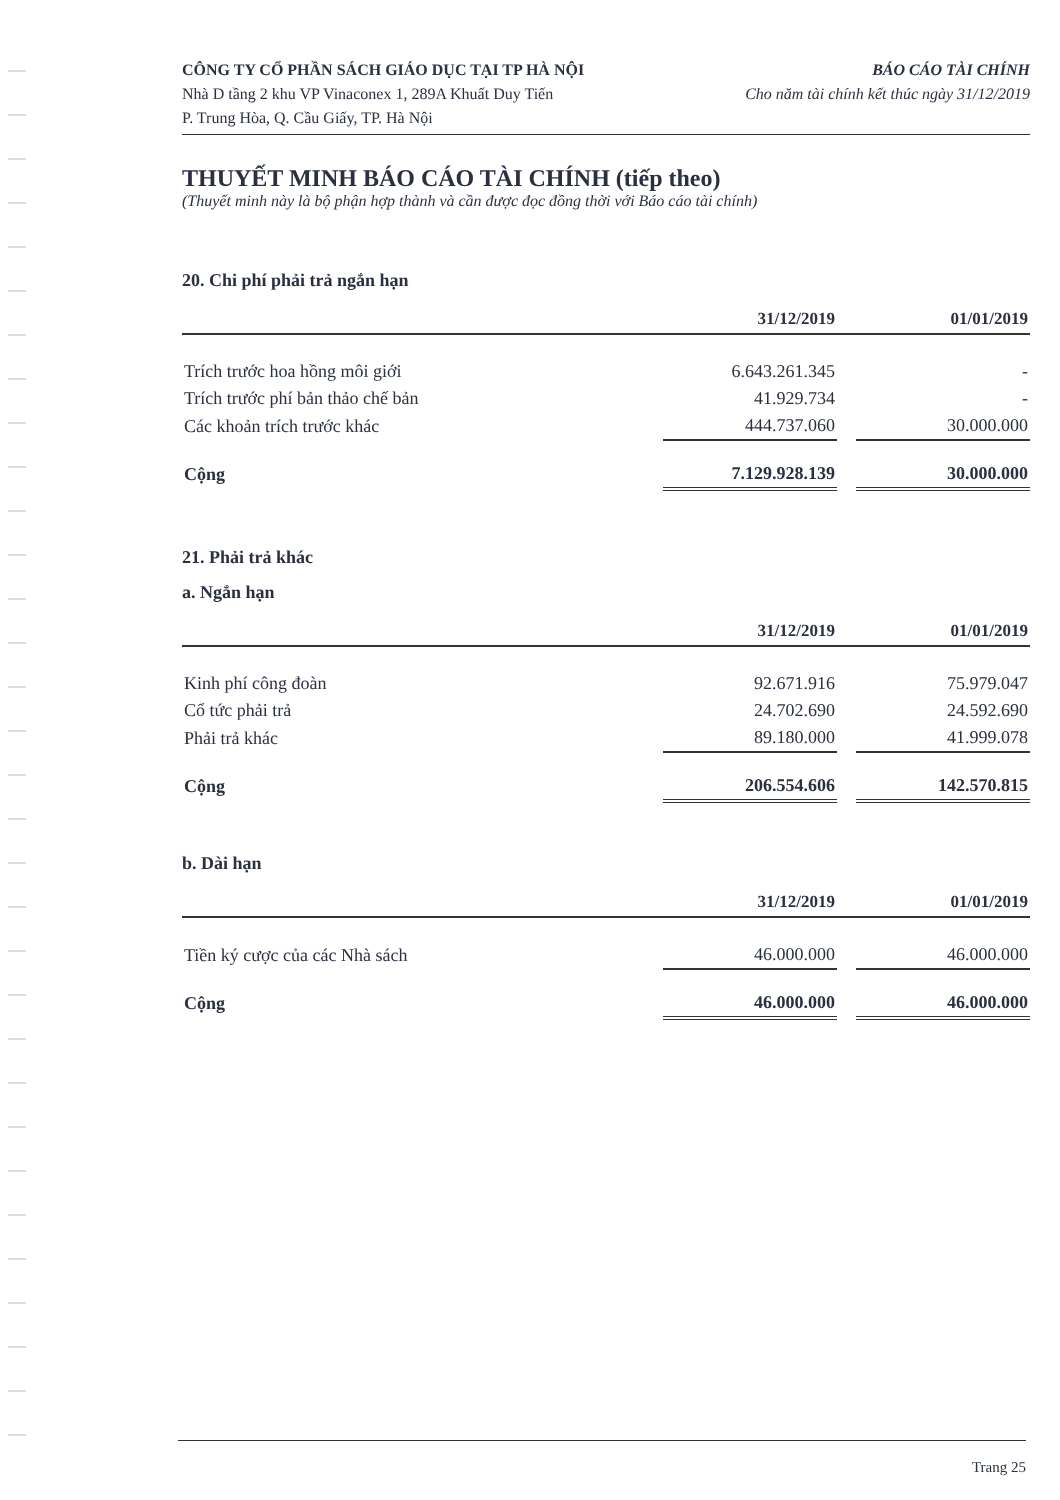CÔNG TY CỔ PHẦN SÁCH GIÁO DỤC TẠI TP HÀ NỘI
Nhà D tầng 2 khu VP Vinaconex 1, 289A Khuất Duy Tiến
P. Trung Hòa, Q. Cầu Giấy, TP. Hà Nội
BÁO CÁO TÀI CHÍNH
Cho năm tài chính kết thúc ngày 31/12/2019
THUYẾT MINH BÁO CÁO TÀI CHÍNH (tiếp theo)
(Thuyết minh này là bộ phận hợp thành và cần được đọc đồng thời với Báo cáo tài chính)
20. Chi phí phải trả ngắn hạn
| | 31/12/2019 | | 01/01/2019 |
| --- | --- | --- | --- |
| Trích trước hoa hồng môi giới | 6.643.261.345 | | - |
| Trích trước phí bản thảo chế bản | 41.929.734 | | - |
| Các khoản trích trước khác | 444.737.060 | | 30.000.000 |
| Cộng | 7.129.928.139 | | 30.000.000 |
21. Phải trả khác
a. Ngắn hạn
| | 31/12/2019 | | 01/01/2019 |
| --- | --- | --- | --- |
| Kinh phí công đoàn | 92.671.916 | | 75.979.047 |
| Cổ tức phải trả | 24.702.690 | | 24.592.690 |
| Phải trả khác | 89.180.000 | | 41.999.078 |
| Cộng | 206.554.606 | | 142.570.815 |
b. Dài hạn
| | 31/12/2019 | | 01/01/2019 |
| --- | --- | --- | --- |
| Tiền ký cược của các Nhà sách | 46.000.000 | | 46.000.000 |
| Cộng | 46.000.000 | | 46.000.000 |
Trang 25